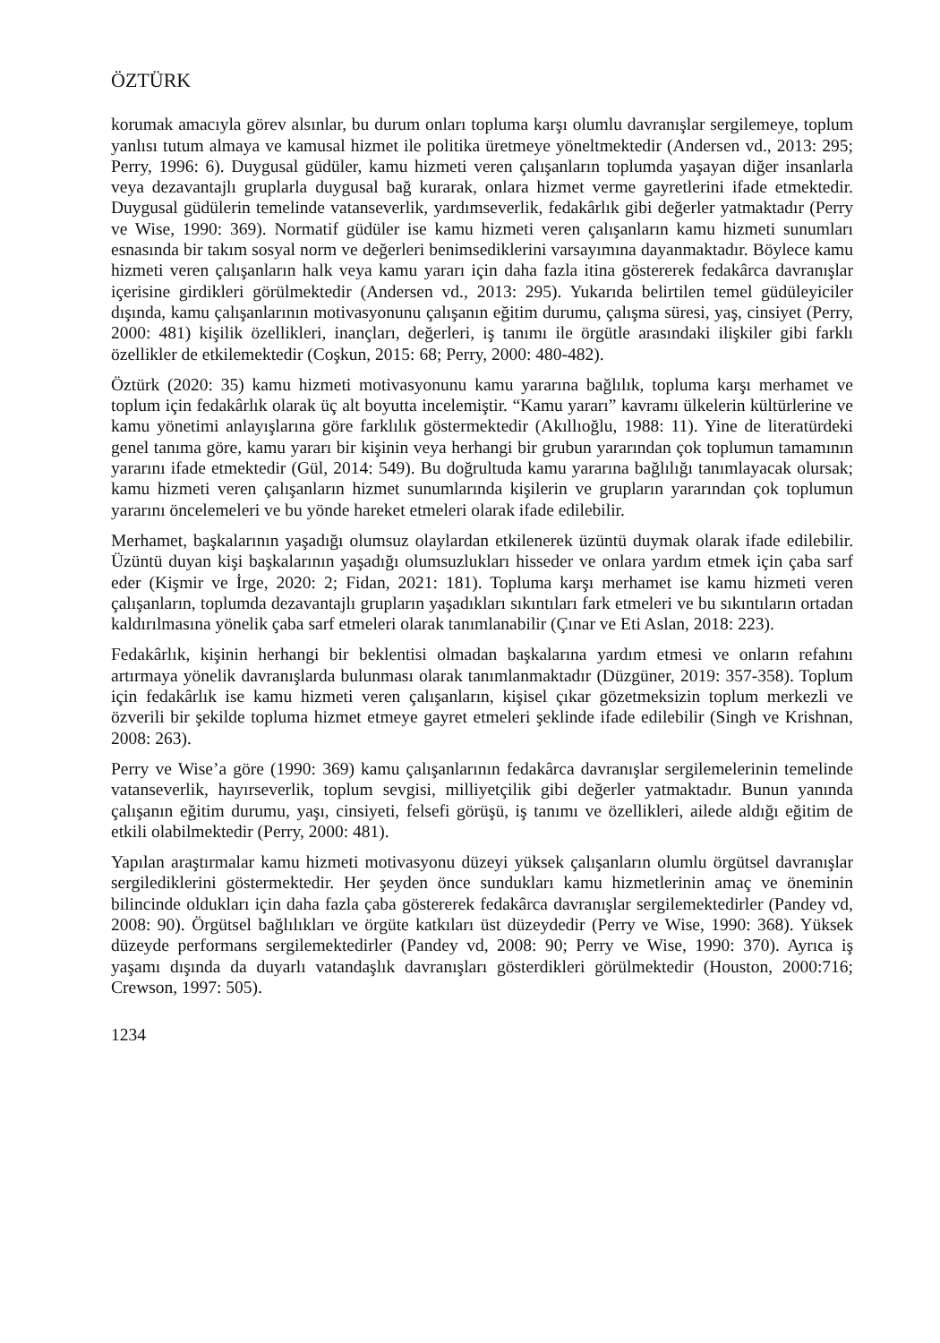ÖZTÜRK
korumak amacıyla görev alsınlar, bu durum onları topluma karşı olumlu davranışlar sergilemeye, toplum yanlısı tutum almaya ve kamusal hizmet ile politika üretmeye yöneltmektedir (Andersen vd., 2013: 295; Perry, 1996: 6). Duygusal güdüler, kamu hizmeti veren çalışanların toplumda yaşayan diğer insanlarla veya dezavantajlı gruplarla duygusal bağ kurarak, onlara hizmet verme gayretlerini ifade etmektedir. Duygusal güdülerin temelinde vatanseverlik, yardımseverlik, fedakârlık gibi değerler yatmaktadır (Perry ve Wise, 1990: 369). Normatif güdüler ise kamu hizmeti veren çalışanların kamu hizmeti sunumları esnasında bir takım sosyal norm ve değerleri benimsediklerini varsayımına dayanmaktadır. Böylece kamu hizmeti veren çalışanların halk veya kamu yararı için daha fazla itina göstererek fedakârca davranışlar içerisine girdikleri görülmektedir (Andersen vd., 2013: 295). Yukarıda belirtilen temel güdüleyiciler dışında, kamu çalışanlarının motivasyonunu çalışanın eğitim durumu, çalışma süresi, yaş, cinsiyet (Perry, 2000: 481) kişilik özellikleri, inançları, değerleri, iş tanımı ile örgütle arasındaki ilişkiler gibi farklı özellikler de etkilemektedir (Coşkun, 2015: 68; Perry, 2000: 480-482).
Öztürk (2020: 35) kamu hizmeti motivasyonunu kamu yararına bağlılık, topluma karşı merhamet ve toplum için fedakârlık olarak üç alt boyutta incelemiştir. “Kamu yararı” kavramı ülkelerin kültürlerine ve kamu yönetimi anlayışlarına göre farklılık göstermektedir (Akıllıoğlu, 1988: 11). Yine de literatürdeki genel tanıma göre, kamu yararı bir kişinin veya herhangi bir grubun yararından çok toplumun tamamının yararını ifade etmektedir (Gül, 2014: 549). Bu doğrultuda kamu yararına bağlılığı tanımlayacak olursak; kamu hizmeti veren çalışanların hizmet sunumlarında kişilerin ve grupların yararından çok toplumun yararını öncelemeleri ve bu yönde hareket etmeleri olarak ifade edilebilir.
Merhamet, başkalarının yaşadığı olumsuz olaylardan etkilenerek üzüntü duymak olarak ifade edilebilir. Üzüntü duyan kişi başkalarının yaşadığı olumsuzlukları hisseder ve onlara yardım etmek için çaba sarf eder (Kişmir ve İrge, 2020: 2; Fidan, 2021: 181). Topluma karşı merhamet ise kamu hizmeti veren çalışanların, toplumda dezavantajlı grupların yaşadıkları sıkıntıları fark etmeleri ve bu sıkıntıların ortadan kaldırılmasına yönelik çaba sarf etmeleri olarak tanımlanabilir (Çınar ve Eti Aslan, 2018: 223).
Fedakârlık, kişinin herhangi bir beklentisi olmadan başkalarına yardım etmesi ve onların refahını artırmaya yönelik davranışlarda bulunması olarak tanımlanmaktadır (Düzgüner, 2019: 357-358). Toplum için fedakârlık ise kamu hizmeti veren çalışanların, kişisel çıkar gözetmeksizin toplum merkezli ve özverili bir şekilde topluma hizmet etmeye gayret etmeleri şeklinde ifade edilebilir (Singh ve Krishnan, 2008: 263).
Perry ve Wise’a göre (1990: 369) kamu çalışanlarının fedakârca davranışlar sergilemelerinin temelinde vatanseverlik, hayırseverlik, toplum sevgisi, milliyetçilik gibi değerler yatmaktadır. Bunun yanında çalışanın eğitim durumu, yaşı, cinsiyeti, felsefi görüşü, iş tanımı ve özellikleri, ailede aldığı eğitim de etkili olabilmektedir (Perry, 2000: 481).
Yapılan araştırmalar kamu hizmeti motivasyonu düzeyi yüksek çalışanların olumlu örgütsel davranışlar sergilediklerini göstermektedir. Her şeyden önce sundukları kamu hizmetlerinin amaç ve öneminin bilincinde oldukları için daha fazla çaba göstererek fedakârca davranışlar sergilemektedirler (Pandey vd, 2008: 90). Örgütsel bağlılıkları ve örgüte katkıları üst düzeydedir (Perry ve Wise, 1990: 368). Yüksek düzeyde performans sergilemektedirler (Pandey vd, 2008: 90; Perry ve Wise, 1990: 370). Ayrıca iş yaşamı dışında da duyarlı vatandaşlık davranışları gösterdikleri görülmektedir (Houston, 2000:716; Crewson, 1997: 505).
1234